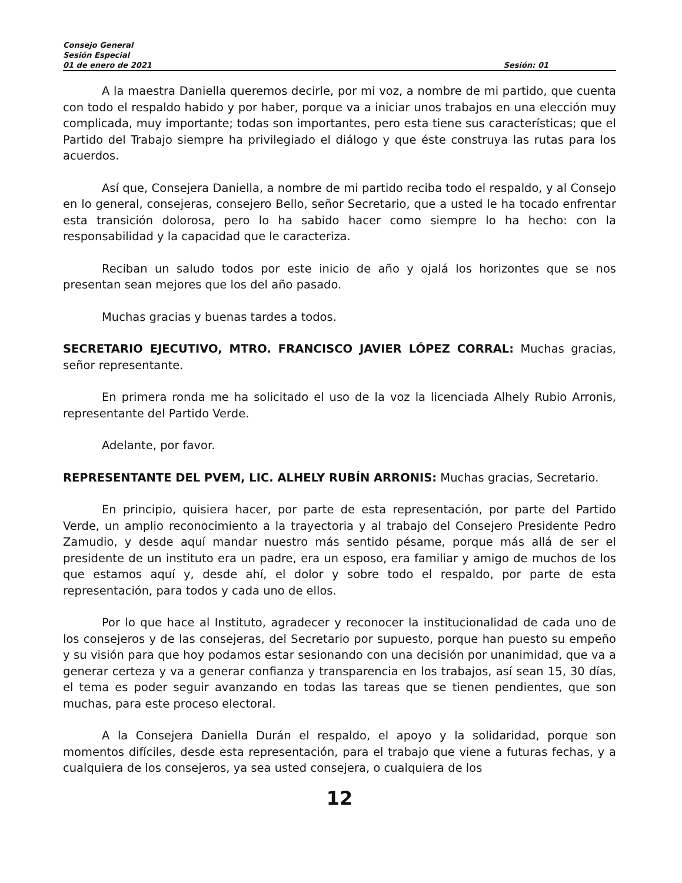Consejo General
Sesión Especial
01 de enero de 2021 Sesión: 01
A la maestra Daniella queremos decirle, por mi voz, a nombre de mi partido, que cuenta con todo el respaldo habido y por haber, porque va a iniciar unos trabajos en una elección muy complicada, muy importante; todas son importantes, pero esta tiene sus características; que el Partido del Trabajo siempre ha privilegiado el diálogo y que éste construya las rutas para los acuerdos.
Así que, Consejera Daniella, a nombre de mi partido reciba todo el respaldo, y al Consejo en lo general, consejeras, consejero Bello, señor Secretario, que a usted le ha tocado enfrentar esta transición dolorosa, pero lo ha sabido hacer como siempre lo ha hecho: con la responsabilidad y la capacidad que le caracteriza.
Reciban un saludo todos por este inicio de año y ojalá los horizontes que se nos presentan sean mejores que los del año pasado.
Muchas gracias y buenas tardes a todos.
SECRETARIO EJECUTIVO, MTRO. FRANCISCO JAVIER LÓPEZ CORRAL: Muchas gracias, señor representante.
En primera ronda me ha solicitado el uso de la voz la licenciada Alhely Rubio Arronis, representante del Partido Verde.
Adelante, por favor.
REPRESENTANTE DEL PVEM, LIC. ALHELY RUBÍN ARRONIS: Muchas gracias, Secretario.
En principio, quisiera hacer, por parte de esta representación, por parte del Partido Verde, un amplio reconocimiento a la trayectoria y al trabajo del Consejero Presidente Pedro Zamudio, y desde aquí mandar nuestro más sentido pésame, porque más allá de ser el presidente de un instituto era un padre, era un esposo, era familiar y amigo de muchos de los que estamos aquí y, desde ahí, el dolor y sobre todo el respaldo, por parte de esta representación, para todos y cada uno de ellos.
Por lo que hace al Instituto, agradecer y reconocer la institucionalidad de cada uno de los consejeros y de las consejeras, del Secretario por supuesto, porque han puesto su empeño y su visión para que hoy podamos estar sesionando con una decisión por unanimidad, que va a generar certeza y va a generar confianza y transparencia en los trabajos, así sean 15, 30 días, el tema es poder seguir avanzando en todas las tareas que se tienen pendientes, que son muchas, para este proceso electoral.
A la Consejera Daniella Durán el respaldo, el apoyo y la solidaridad, porque son momentos difíciles, desde esta representación, para el trabajo que viene a futuras fechas, y a cualquiera de los consejeros, ya sea usted consejera, o cualquiera de los
12